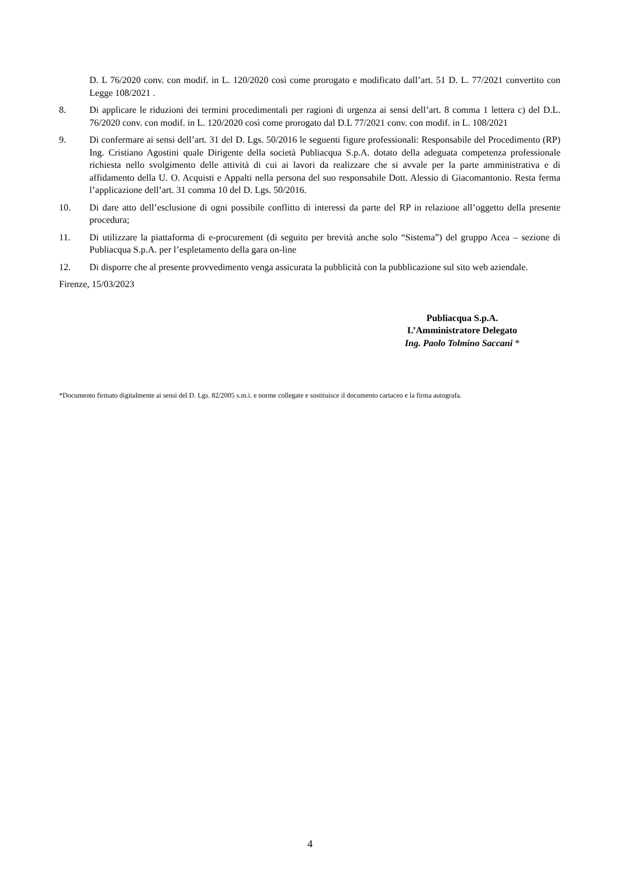D. L 76/2020 conv. con modif. in L. 120/2020 così come prorogato e modificato dall’art. 51 D. L. 77/2021 convertito con Legge 108/2021 .
8. Di applicare le riduzioni dei termini procedimentali per ragioni di urgenza ai sensi dell’art. 8 comma 1 lettera c) del D.L. 76/2020 conv. con modif. in L. 120/2020 così come prorogato dal D.L 77/2021 conv. con modif. in L. 108/2021
9. Di confermare ai sensi dell’art. 31 del D. Lgs. 50/2016 le seguenti figure professionali: Responsabile del Procedimento (RP) Ing. Cristiano Agostini quale Dirigente della società Publiacqua S.p.A. dotato della adeguata competenza professionale richiesta nello svolgimento delle attività di cui ai lavori da realizzare che si avvale per la parte amministrativa e di affidamento della U. O. Acquisti e Appalti nella persona del suo responsabile Dott. Alessio di Giacomantonio. Resta ferma l’applicazione dell’art. 31 comma 10 del D. Lgs. 50/2016.
10. Di dare atto dell’esclusione di ogni possibile conflitto di interessi da parte del RP in relazione all’oggetto della presente procedura;
11. Di utilizzare la piattaforma di e-procurement (di seguito per brevità anche solo “Sistema”) del gruppo Acea – sezione di Publiacqua S.p.A. per l’espletamento della gara on-line
12. Di disporre che al presente provvedimento venga assicurata la pubblicità con la pubblicazione sul sito web aziendale.
Firenze, 15/03/2023
Publiacqua S.p.A.
L’Amministratore Delegato
Ing. Paolo Tolmino Saccani *
*Documento firmato digitalmente ai sensi del D. Lgs. 82/2005 s.m.i. e norme collegate e sostituisce il documento cartaceo e la firma autografa.
4